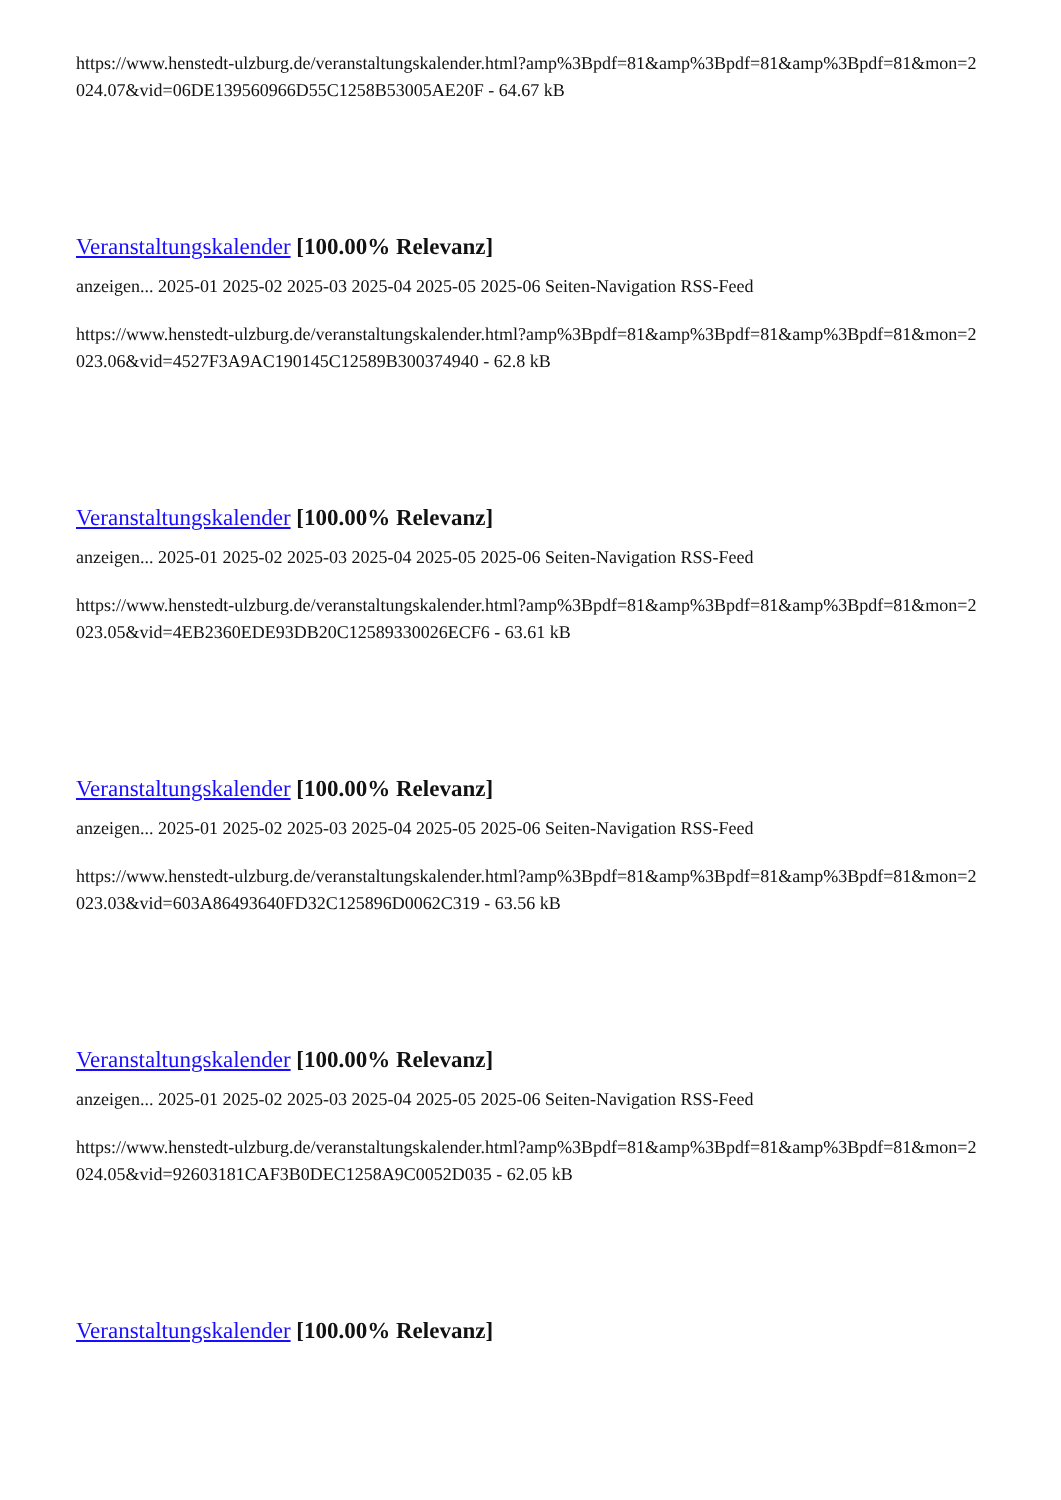https://www.henstedt-ulzburg.de/veranstaltungskalender.html?amp%3Bpdf=81&amp%3Bpdf=81&amp%3Bpdf=81&mon=2024.07&vid=06DE139560966D55C1258B53005AE20F - 64.67 kB
Veranstaltungskalender [100.00% Relevanz]
anzeigen... 2025-01 2025-02 2025-03 2025-04 2025-05 2025-06 Seiten-Navigation RSS-Feed
https://www.henstedt-ulzburg.de/veranstaltungskalender.html?amp%3Bpdf=81&amp%3Bpdf=81&amp%3Bpdf=81&mon=2023.06&vid=4527F3A9AC190145C12589B300374940 - 62.8 kB
Veranstaltungskalender [100.00% Relevanz]
anzeigen... 2025-01 2025-02 2025-03 2025-04 2025-05 2025-06 Seiten-Navigation RSS-Feed
https://www.henstedt-ulzburg.de/veranstaltungskalender.html?amp%3Bpdf=81&amp%3Bpdf=81&amp%3Bpdf=81&mon=2023.05&vid=4EB2360EDE93DB20C12589330026ECF6 - 63.61 kB
Veranstaltungskalender [100.00% Relevanz]
anzeigen... 2025-01 2025-02 2025-03 2025-04 2025-05 2025-06 Seiten-Navigation RSS-Feed
https://www.henstedt-ulzburg.de/veranstaltungskalender.html?amp%3Bpdf=81&amp%3Bpdf=81&amp%3Bpdf=81&mon=2023.03&vid=603A86493640FD32C125896D0062C319 - 63.56 kB
Veranstaltungskalender [100.00% Relevanz]
anzeigen... 2025-01 2025-02 2025-03 2025-04 2025-05 2025-06 Seiten-Navigation RSS-Feed
https://www.henstedt-ulzburg.de/veranstaltungskalender.html?amp%3Bpdf=81&amp%3Bpdf=81&amp%3Bpdf=81&mon=2024.05&vid=92603181CAF3B0DEC1258A9C0052D035 - 62.05 kB
Veranstaltungskalender [100.00% Relevanz]